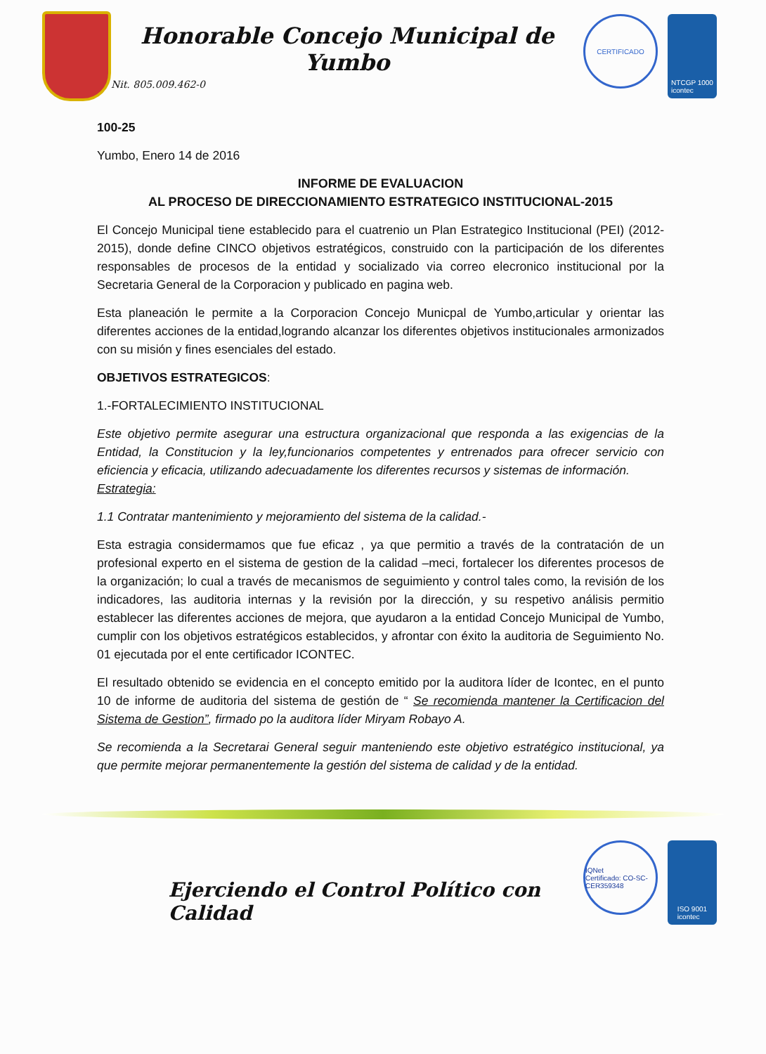Honorable Concejo Municipal de Yumbo
Nit. 805.009.462-0
CERTIFICADO
NTCGP 1000
icontec
100-25
Yumbo, Enero 14 de 2016
INFORME DE EVALUACION
AL PROCESO DE DIRECCIONAMIENTO ESTRATEGICO INSTITUCIONAL-2015
El Concejo Municipal tiene establecido para el cuatrenio un Plan Estrategico Institucional (PEI) (2012-2015), donde define CINCO objetivos estratégicos, construido con la participación de los diferentes responsables de procesos de la entidad y socializado via correo elecronico institucional por la Secretaria General de la Corporacion y publicado en pagina web.
Esta planeación le permite a la Corporacion Concejo Municpal de Yumbo,articular y orientar las diferentes acciones de la entidad,logrando alcanzar los diferentes objetivos institucionales armonizados con su misión y fines esenciales del estado.
OBJETIVOS ESTRATEGICOS:
1.-FORTALECIMIENTO INSTITUCIONAL
Este objetivo permite asegurar una estructura organizacional que responda a las exigencias de la Entidad, la Constitucion y la ley,funcionarios competentes y entrenados para ofrecer servicio con eficiencia y eficacia, utilizando adecuadamente los diferentes recursos y sistemas de información.
Estrategia:
1.1 Contratar mantenimiento y mejoramiento del sistema de la calidad.-
Esta estragia considermamos que fue eficaz , ya que permitio a través de la contratación de un profesional experto en el sistema de gestion de la calidad –meci, fortalecer los diferentes procesos de la organización; lo cual a través de mecanismos de seguimiento y control tales como, la revisión de los indicadores, las auditoria internas y la revisión por la dirección, y su respetivo análisis permitio establecer las diferentes acciones de mejora, que ayudaron a la entidad Concejo Municipal de Yumbo, cumplir con los objetivos estratégicos establecidos, y afrontar con éxito la auditoria de Seguimiento No. 01 ejecutada por el ente certificador ICONTEC.
El resultado obtenido se evidencia en el concepto emitido por la auditora líder de Icontec, en el punto 10 de informe de auditoria del sistema de gestión de “ Se recomienda mantener la Certificacion del Sistema de Gestion”, firmado po la auditora líder Miryam Robayo A.
Se recomienda a la Secretarai General seguir manteniendo este objetivo estratégico institucional, ya que permite mejorar permanentemente la gestión del sistema de calidad y de la entidad.
Ejerciendo el Control Político con Calidad
IQNet
Certificado: CO-SC-CER359348
ISO 9001
icontec